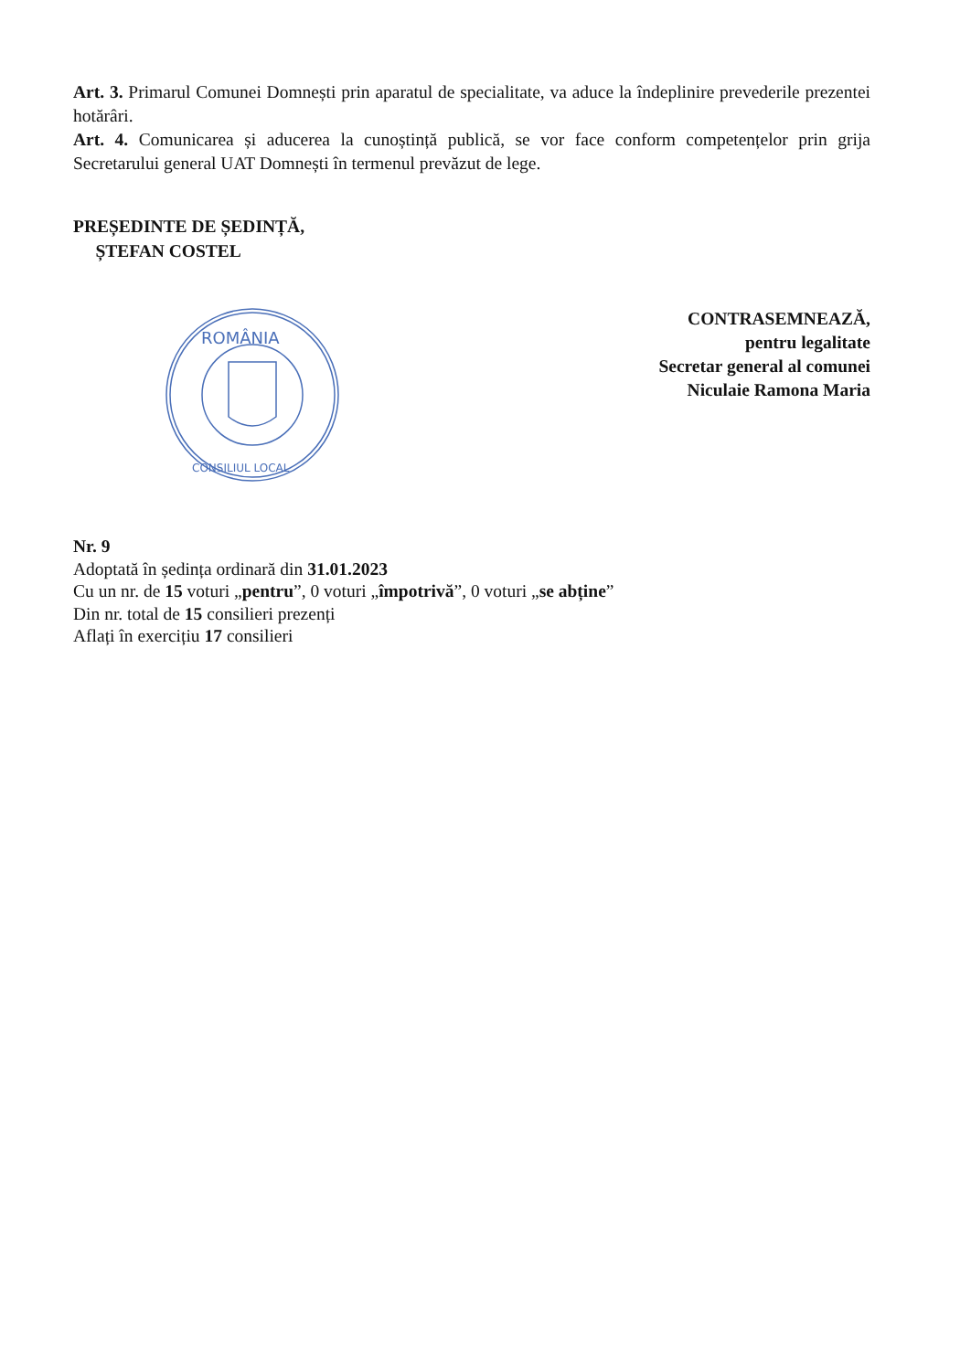Art. 3. Primarul Comunei Domnești prin aparatul de specialitate, va aduce la îndeplinire prevederile prezentei hotărâri.
Art. 4. Comunicarea și aducerea la cunoștință publică, se vor face conform competențelor prin grija Secretarului general UAT Domnești în termenul prevăzut de lege.
PREȘEDINTE DE ȘEDINȚĂ,
ȘTEFAN COSTEL
ROMÂNIA
CONSILIUL LOCAL
CONTRASEMNEAZĂ,
pentru legalitate
Secretar general al comunei
Niculaie Ramona Maria
Nr. 9
Adoptată în ședința ordinară din 31.01.2023
Cu un nr. de 15 voturi „pentru”, 0 voturi „împotrivă”, 0 voturi „se abține”
Din nr. total de 15 consilieri prezenți
Aflați în exercițiu 17 consilieri